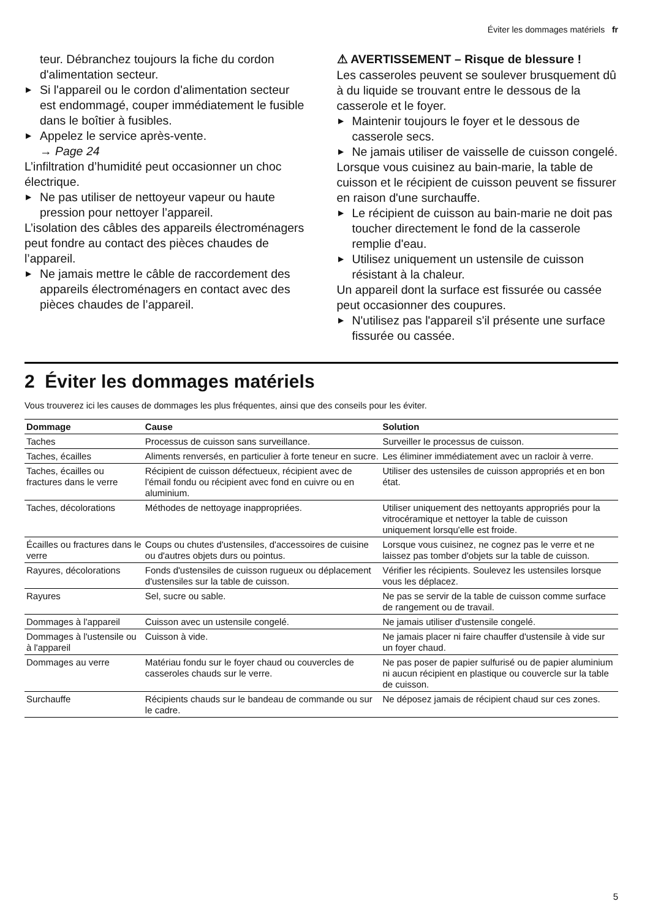Éviter les dommages matériels fr
teur. Débranchez toujours la fiche du cordon d'alimentation secteur.
▶ Si l'appareil ou le cordon d'alimentation secteur est endommagé, couper immédiatement le fusible dans le boîtier à fusibles.
▶ Appelez le service après-vente.
→ Page 24
L’infiltration d’humidité peut occasionner un choc électrique.
▶ Ne pas utiliser de nettoyeur vapeur ou haute pression pour nettoyer l’appareil.
L’isolation des câbles des appareils électroménagers peut fondre au contact des pièces chaudes de l’appareil.
▶ Ne jamais mettre le câble de raccordement des appareils électroménagers en contact avec des pièces chaudes de l’appareil.
⚠ AVERTISSEMENT – Risque de blessure !
Les casseroles peuvent se soulever brusquement dû à du liquide se trouvant entre le dessous de la casserole et le foyer.
▶ Maintenir toujours le foyer et le dessous de casserole secs.
▶ Ne jamais utiliser de vaisselle de cuisson congelé.
Lorsque vous cuisinez au bain-marie, la table de cuisson et le récipient de cuisson peuvent se fissurer en raison d'une surchauffe.
▶ Le récipient de cuisson au bain-marie ne doit pas toucher directement le fond de la casserole remplie d'eau.
▶ Utilisez uniquement un ustensile de cuisson résistant à la chaleur.
Un appareil dont la surface est fissurée ou cassée peut occasionner des coupures.
▶ N'utilisez pas l'appareil s'il présente une surface fissurée ou cassée.
2 Éviter les dommages matériels
Vous trouverez ici les causes de dommages les plus fréquentes, ainsi que des conseils pour les éviter.
| Dommage | Cause | Solution |
| --- | --- | --- |
| Taches | Processus de cuisson sans surveillance. | Surveiller le processus de cuisson. |
| Taches, écailles | Aliments renversés, en particulier à forte teneur en sucre. | Les éliminer immédiatement avec un racloir à verre. |
| Taches, écailles ou fractures dans le verre | Récipient de cuisson défectueux, récipient avec de l'émail fondu ou récipient avec fond en cuivre ou en aluminium. | Utiliser des ustensiles de cuisson appropriés et en bon état. |
| Taches, décolorations | Méthodes de nettoyage inappropriées. | Utiliser uniquement des nettoyants appropriés pour la vitrocéramique et nettoyer la table de cuisson uniquement lorsqu'elle est froide. |
| Écailles ou fractures dans le verre | Coups ou chutes d'ustensiles, d'accessoires de cuisine ou d'autres objets durs ou pointus. | Lorsque vous cuisinez, ne cognez pas le verre et ne laissez pas tomber d'objets sur la table de cuisson. |
| Rayures, décolorations | Fonds d'ustensiles de cuisson rugueux ou déplacement d'ustensiles sur la table de cuisson. | Vérifier les récipients. Soulevez les ustensiles lorsque vous les déplacez. |
| Rayures | Sel, sucre ou sable. | Ne pas se servir de la table de cuisson comme surface de rangement ou de travail. |
| Dommages à l'appareil | Cuisson avec un ustensile congelé. | Ne jamais utiliser d'ustensile congelé. |
| Dommages à l'ustensile ou à l'appareil | Cuisson à vide. | Ne jamais placer ni faire chauffer d'ustensile à vide sur un foyer chaud. |
| Dommages au verre | Matériau fondu sur le foyer chaud ou couvercles de casseroles chauds sur le verre. | Ne pas poser de papier sulfurisé ou de papier aluminium ni aucun récipient en plastique ou couvercle sur la table de cuisson. |
| Surchauffe | Récipients chauds sur le bandeau de commande ou sur le cadre. | Ne déposez jamais de récipient chaud sur ces zones. |
5